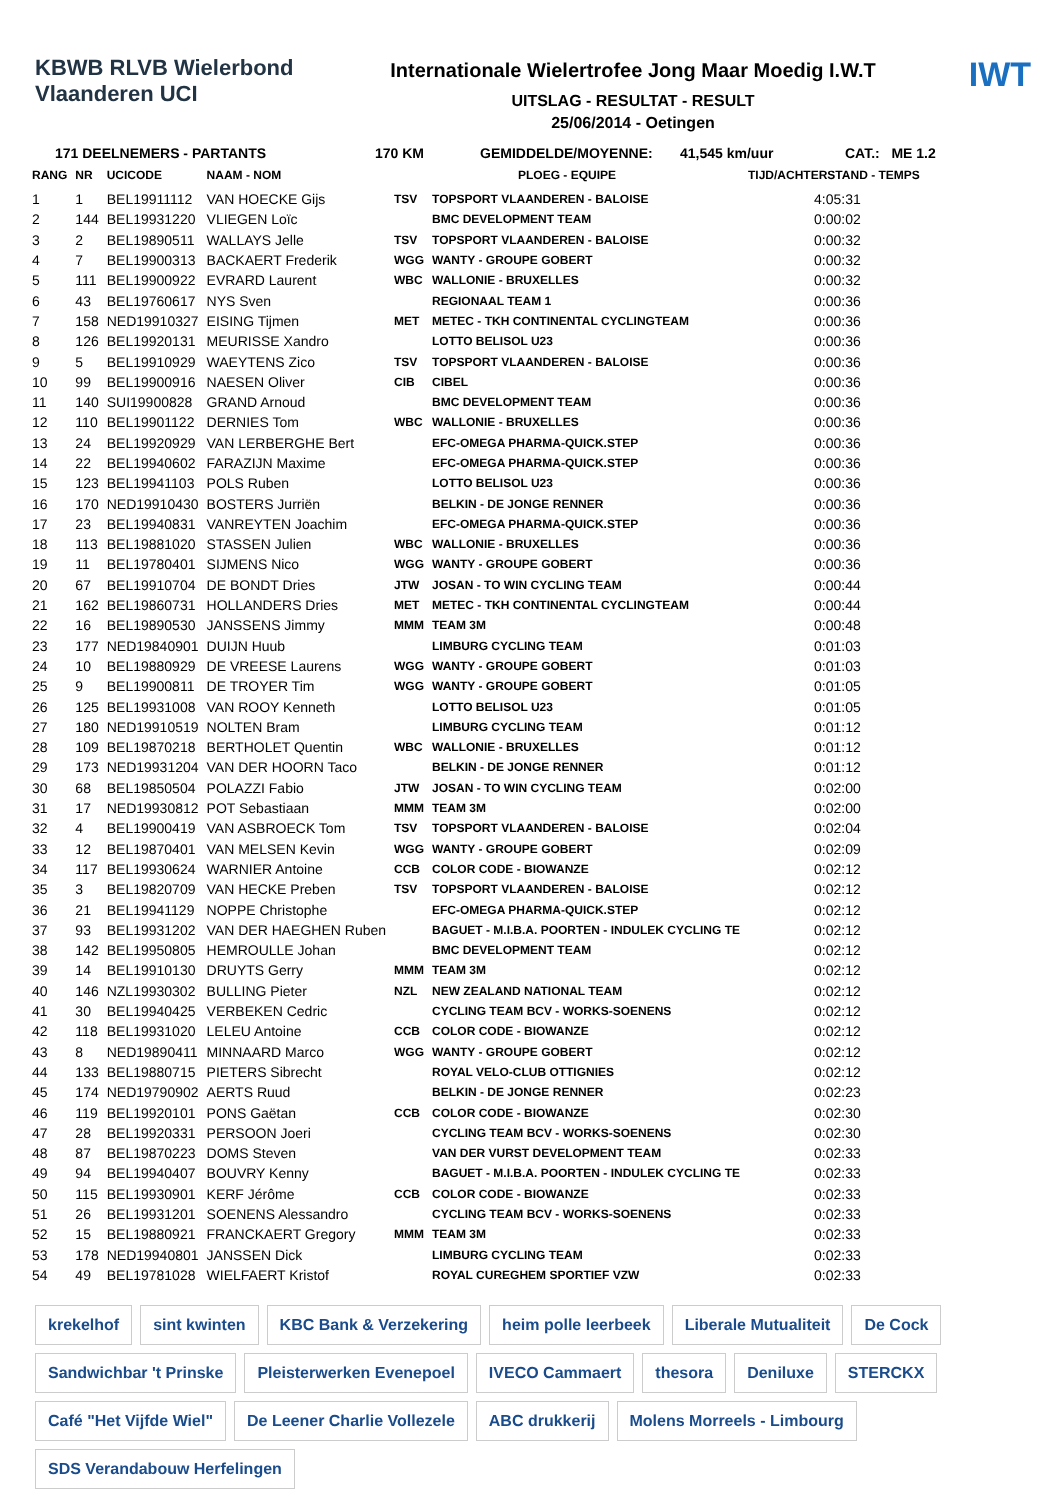KBWB RLVB Wielerbond Vlaanderen UCI
Internationale Wielertrofee Jong Maar Moedig I.W.T
UITSLAG - RESULTAT - RESULT
25/06/2014 - Oetingen
IWT
171 DEELNEMERS - PARTANTS 170 KM GEMIDDELDE/MOYENNE: 41,545 km/uur CAT.: ME 1.2
| RANG | NR | UCICODE | NAAM - NOM | PLOEG - EQUIPE | | TIJD/ACHTERSTAND - TEMPS |
| --- | --- | --- | --- | --- | --- | --- |
| 1 | 1 | BEL19911112 | VAN HOECKE Gijs | TSV | TOPSPORT VLAANDEREN - BALOISE | 4:05:31 |
| 2 | 144 | BEL19931220 | VLIEGEN Loïc | | BMC DEVELOPMENT TEAM | 0:00:02 |
| 3 | 2 | BEL19890511 | WALLAYS Jelle | TSV | TOPSPORT VLAANDEREN - BALOISE | 0:00:32 |
| 4 | 7 | BEL19900313 | BACKAERT Frederik | WGG | WANTY - GROUPE GOBERT | 0:00:32 |
| 5 | 111 | BEL19900922 | EVRARD Laurent | WBC | WALLONIE - BRUXELLES | 0:00:32 |
| 6 | 43 | BEL19760617 | NYS Sven | | REGIONAAL TEAM 1 | 0:00:36 |
| 7 | 158 | NED19910327 | EISING Tijmen | MET | METEC - TKH CONTINENTAL CYCLINGTEAM | 0:00:36 |
| 8 | 126 | BEL19920131 | MEURISSE Xandro | | LOTTO BELISOL U23 | 0:00:36 |
| 9 | 5 | BEL19910929 | WAEYTENS Zico | TSV | TOPSPORT VLAANDEREN - BALOISE | 0:00:36 |
| 10 | 99 | BEL19900916 | NAESEN Oliver | CIB | CIBEL | 0:00:36 |
| 11 | 140 | SUI19900828 | GRAND Arnoud | | BMC DEVELOPMENT TEAM | 0:00:36 |
| 12 | 110 | BEL19901122 | DERNIES Tom | WBC | WALLONIE - BRUXELLES | 0:00:36 |
| 13 | 24 | BEL19920929 | VAN LERBERGHE Bert | | EFC-OMEGA PHARMA-QUICK.STEP | 0:00:36 |
| 14 | 22 | BEL19940602 | FARAZIJN Maxime | | EFC-OMEGA PHARMA-QUICK.STEP | 0:00:36 |
| 15 | 123 | BEL19941103 | POLS Ruben | | LOTTO BELISOL U23 | 0:00:36 |
| 16 | 170 | NED19910430 | BOSTERS Jurriën | | BELKIN - DE JONGE RENNER | 0:00:36 |
| 17 | 23 | BEL19940831 | VANREYTEN Joachim | | EFC-OMEGA PHARMA-QUICK.STEP | 0:00:36 |
| 18 | 113 | BEL19881020 | STASSEN Julien | WBC | WALLONIE - BRUXELLES | 0:00:36 |
| 19 | 11 | BEL19780401 | SIJMENS Nico | WGG | WANTY - GROUPE GOBERT | 0:00:36 |
| 20 | 67 | BEL19910704 | DE BONDT Dries | JTW | JOSAN - TO WIN CYCLING TEAM | 0:00:44 |
| 21 | 162 | BEL19860731 | HOLLANDERS Dries | MET | METEC - TKH CONTINENTAL CYCLINGTEAM | 0:00:44 |
| 22 | 16 | BEL19890530 | JANSSENS Jimmy | MMM | TEAM 3M | 0:00:48 |
| 23 | 177 | NED19840901 | DUIJN Huub | | LIMBURG CYCLING TEAM | 0:01:03 |
| 24 | 10 | BEL19880929 | DE VREESE Laurens | WGG | WANTY - GROUPE GOBERT | 0:01:03 |
| 25 | 9 | BEL19900811 | DE TROYER Tim | WGG | WANTY - GROUPE GOBERT | 0:01:05 |
| 26 | 125 | BEL19931008 | VAN ROOY Kenneth | | LOTTO BELISOL U23 | 0:01:05 |
| 27 | 180 | NED19910519 | NOLTEN Bram | | LIMBURG CYCLING TEAM | 0:01:12 |
| 28 | 109 | BEL19870218 | BERTHOLET Quentin | WBC | WALLONIE - BRUXELLES | 0:01:12 |
| 29 | 173 | NED19931204 | VAN DER HOORN Taco | | BELKIN - DE JONGE RENNER | 0:01:12 |
| 30 | 68 | BEL19850504 | POLAZZI Fabio | JTW | JOSAN - TO WIN CYCLING TEAM | 0:02:00 |
| 31 | 17 | NED19930812 | POT Sebastiaan | MMM | TEAM 3M | 0:02:00 |
| 32 | 4 | BEL19900419 | VAN ASBROECK Tom | TSV | TOPSPORT VLAANDEREN - BALOISE | 0:02:04 |
| 33 | 12 | BEL19870401 | VAN MELSEN Kevin | WGG | WANTY - GROUPE GOBERT | 0:02:09 |
| 34 | 117 | BEL19930624 | WARNIER Antoine | CCB | COLOR CODE - BIOWANZE | 0:02:12 |
| 35 | 3 | BEL19820709 | VAN HECKE Preben | TSV | TOPSPORT VLAANDEREN - BALOISE | 0:02:12 |
| 36 | 21 | BEL19941129 | NOPPE Christophe | | EFC-OMEGA PHARMA-QUICK.STEP | 0:02:12 |
| 37 | 93 | BEL19931202 | VAN DER HAEGHEN Ruben | | BAGUET - M.I.B.A. POORTEN - INDULEK CYCLING TE | 0:02:12 |
| 38 | 142 | BEL19950805 | HEMROULLE Johan | | BMC DEVELOPMENT TEAM | 0:02:12 |
| 39 | 14 | BEL19910130 | DRUYTS Gerry | MMM | TEAM 3M | 0:02:12 |
| 40 | 146 | NZL19930302 | BULLING Pieter | NZL | NEW ZEALAND NATIONAL TEAM | 0:02:12 |
| 41 | 30 | BEL19940425 | VERBEKEN Cedric | | CYCLING TEAM BCV - WORKS-SOENENS | 0:02:12 |
| 42 | 118 | BEL19931020 | LELEU Antoine | CCB | COLOR CODE - BIOWANZE | 0:02:12 |
| 43 | 8 | NED19890411 | MINNAARD Marco | WGG | WANTY - GROUPE GOBERT | 0:02:12 |
| 44 | 133 | BEL19880715 | PIETERS Sibrecht | | ROYAL VELO-CLUB OTTIGNIES | 0:02:12 |
| 45 | 174 | NED19790902 | AERTS Ruud | | BELKIN - DE JONGE RENNER | 0:02:23 |
| 46 | 119 | BEL19920101 | PONS Gaëtan | CCB | COLOR CODE - BIOWANZE | 0:02:30 |
| 47 | 28 | BEL19920331 | PERSOON Joeri | | CYCLING TEAM BCV - WORKS-SOENENS | 0:02:30 |
| 48 | 87 | BEL19870223 | DOMS Steven | | VAN DER VURST DEVELOPMENT TEAM | 0:02:33 |
| 49 | 94 | BEL19940407 | BOUVRY Kenny | | BAGUET - M.I.B.A. POORTEN - INDULEK CYCLING TE | 0:02:33 |
| 50 | 115 | BEL19930901 | KERF Jérôme | CCB | COLOR CODE - BIOWANZE | 0:02:33 |
| 51 | 26 | BEL19931201 | SOENENS Alessandro | | CYCLING TEAM BCV - WORKS-SOENENS | 0:02:33 |
| 52 | 15 | BEL19880921 | FRANCKAERT Gregory | MMM | TEAM 3M | 0:02:33 |
| 53 | 178 | NED19940801 | JANSSEN Dick | | LIMBURG CYCLING TEAM | 0:02:33 |
| 54 | 49 | BEL19781028 | WIELFAERT Kristof | | ROYAL CUREGHEM SPORTIEF VZW | 0:02:33 |
krekelhof sint kwinten KBC Bank & Verzekering heim polle leerbeek Liberale Mutualiteit De Cock Sandwichbar 't Prinske Pleisterwerken Evenepoel IVECO Cammaert thesora Deniluxe STERCKX Café "Het Vijfde Wiel" De Leener Charlie Vollezele ABC drukkerij Molens Morreels - Limbourg SDS Verandabouw Herfelingen